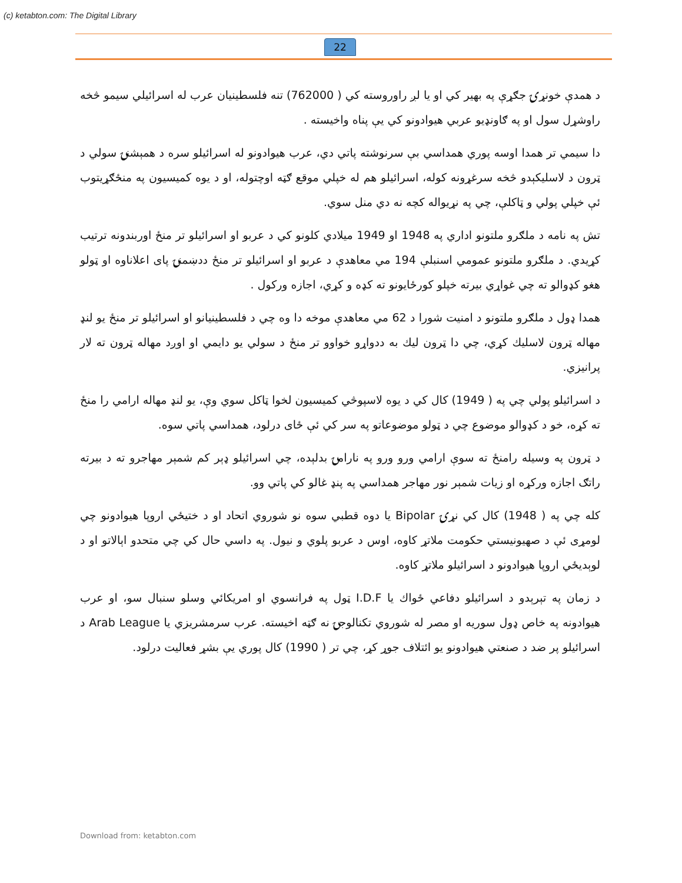(c) ketabton.com: The Digital Library
22
د همدې خونړۍ جګړې په بهير کي او يا لږ راوروسته کي ( 762000) تنه فلسطينيان عرب له اسرائيلي سيمو څخه راوشړل سول او په ګاونډيو عربي هيوادونو کي يې پناه واخيسته .
دا سيمي تر همدا اوسه پوري همداسي بې سرنوشته پاتي دي، عرب هيوادونو له اسرائيلو سره د همېشنۍ سولي د ټرون د لاسليکېدو څخه سرغړونه کوله، اسرائيلو هم له خپلي موقع ګټه اوچتوله، او د يوه کميسيون په منځګړيتوب ئې خپلي پولي و ټاکلې، چي په نړيواله کچه نه دي منل سوي.
تش په نامه د ملګرو ملتونو اداري په 1948 او 1949 ميلادي کلونو کي د عربو او اسرائيلو تر منځ اوربندونه ترتيب کړيدي. د ملګرو ملتونو عمومي اسنبلې 194 مي معاهدې د عربو او اسرائيلو تر منځ ددښمنۍ پای اعلاناوه او ټولو هغو کډوالو ته چي غواړي بيرته خپلو کورځايونو ته کډه و کړي، اجازه ورکول .
همدا ډول د ملګرو ملتونو د امنيت شورا د 62 مي معاهدې موخه دا وه چي د فلسطينيانو او اسرائيلو تر منځ يو لنډ مهاله ټرون لاسليك کړي، چي دا ټرون ليك به ددواړو خواوو تر منځ د سولي يو دايمي او اوږد مهاله ټرون ته لار پرانيزي.
د اسرائيلو پولي چي په ( 1949) کال کي د يوه لاسپوڅي کميسيون لخوا ټاکل سوي وې، يو لنډ مهاله ارامي را منځ ته کړه، خو د کډوالو موضوع چي د ټولو موضوعاتو په سر کي ئې ځای درلود، همداسي پاتي سوه.
د ټرون په وسيله رامنځ ته سوې ارامي ورو ورو په نارامۍ بدلېده، چي اسرائيلو ډېر کم شمېر مهاجرو ته د بيرته راتګ اجازه ورکړه او زيات شمېر نور مهاجر همداسي په پنډ غالو کي پاتي وو.
کله چي په ( 1948) کال کي نړۍ Bipolar يا دوه قطبي سوه نو شوروي اتحاد او د ختيځي اروپا هيوادونو چي لومړی ئې د صهيونيستي حکومت ملاتړ کاوه، اوس د عربو پلوي و نيول. په داسي حال کي چي متحدو اېالاتو او د لوېديځي اروپا هيوادونو د اسرائيلو ملاتړ کاوه.
د زمان په تېرېدو د اسرائيلو دفاعي ځواك يا I.D.F ټول په فرانسوي او امريکائي وسلو سنبال سو، او عرب هيوادونه په خاص ډول سوريه او مصر له شوروي تکنالوجۍ نه ګټه اخيسته. عرب سرمشريزي يا Arab League د اسرائيلو پر ضد د صنعتي هيوادونو يو ائتلاف جوړ کړ، چي تر ( 1990) کال پوري يې بشړ فعاليت درلود.
Download from: ketabton.com